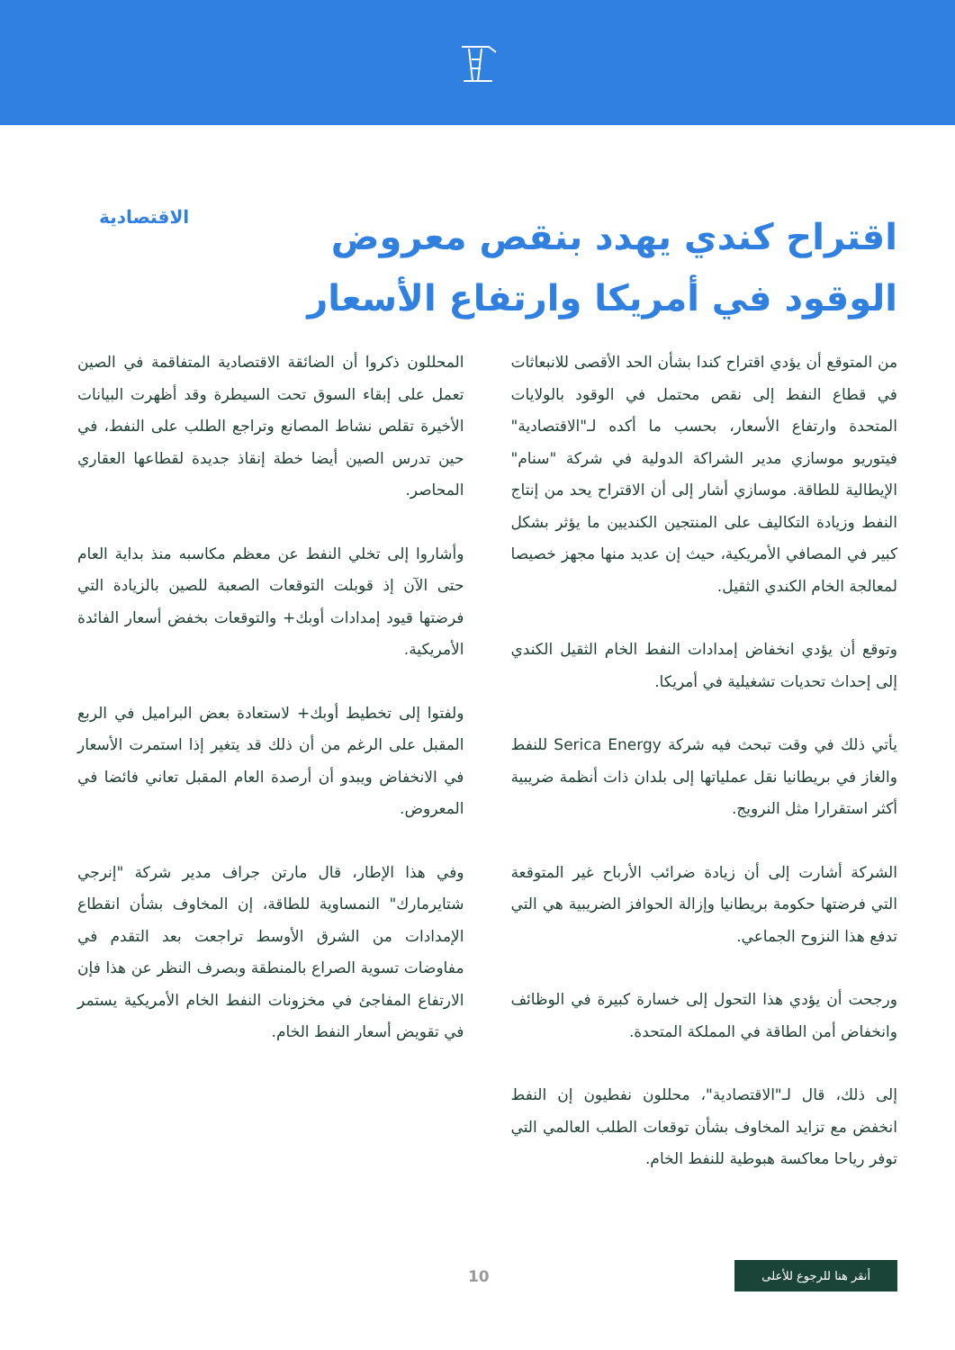اقتراح كندي يهدد بنقص معروض الوقود في أمريكا وارتفاع الأسعار
الاقتصادية
من المتوقع أن يؤدي اقتراح كندا بشأن الحد الأقصى للانبعاثات في قطاع النفط إلى نقص محتمل في الوقود بالولايات المتحدة وارتفاع الأسعار، بحسب ما أكده لـ"الاقتصادية" فيتوريو موسازي مدير الشراكة الدولية في شركة "سنام" الإيطالية للطاقة. موسازي أشار إلى أن الاقتراح يحد من إنتاج النفط وزيادة التكاليف على المنتجين الكنديين ما يؤثر بشكل كبير في المصافي الأمريكية، حيث إن عديد منها مجهز خصيصا لمعالجة الخام الكندي الثقيل.
وتوقع أن يؤدي انخفاض إمدادات النفط الخام الثقيل الكندي إلى إحداث تحديات تشغيلية في أمريكا.
يأتي ذلك في وقت تبحث فيه شركة Serica Energy للنفط والغاز في بريطانيا نقل عملياتها إلى بلدان ذات أنظمة ضريبية أكثر استقرارا مثل النرويج.
الشركة أشارت إلى أن زيادة ضرائب الأرباح غير المتوقعة التي فرضتها حكومة بريطانيا وإزالة الحوافز الضريبية هي التي تدفع هذا النزوح الجماعي.
ورجحت أن يؤدي هذا التحول إلى خسارة كبيرة في الوظائف وانخفاض أمن الطاقة في المملكة المتحدة.
إلى ذلك، قال لـ"الاقتصادية"، محللون نفطيون إن النفط انخفض مع تزايد المخاوف بشأن توقعات الطلب العالمي التي توفر رياحا معاكسة هبوطية للنفط الخام.
المحللون ذكروا أن الضائقة الاقتصادية المتفاقمة في الصين تعمل على إبقاء السوق تحت السيطرة وقد أظهرت البيانات الأخيرة تقلص نشاط المصانع وتراجع الطلب على النفط، في حين تدرس الصين أيضا خطة إنقاذ جديدة لقطاعها العقاري المحاصر.
وأشاروا إلى تخلي النفط عن معظم مكاسبه منذ بداية العام حتى الآن إذ قوبلت التوقعات الصعبة للصين بالزيادة التي فرضتها قيود إمدادات أوبك+ والتوقعات بخفض أسعار الفائدة الأمريكية.
ولفتوا إلى تخطيط أوبك+ لاستعادة بعض البراميل في الربع المقبل على الرغم من أن ذلك قد يتغير إذا استمرت الأسعار في الانخفاض ويبدو أن أرصدة العام المقبل تعاني فائضا في المعروض.
وفي هذا الإطار، قال مارتن جراف مدير شركة "إنرجي شتايرمارك" النمساوية للطاقة، إن المخاوف بشأن انقطاع الإمدادات من الشرق الأوسط تراجعت بعد التقدم في مفاوضات تسوية الصراع بالمنطقة وبصرف النظر عن هذا فإن الارتفاع المفاجئ في مخزونات النفط الخام الأمريكية يستمر في تقويض أسعار النفط الخام.
أنقر هنا للرجوع للأعلى
10